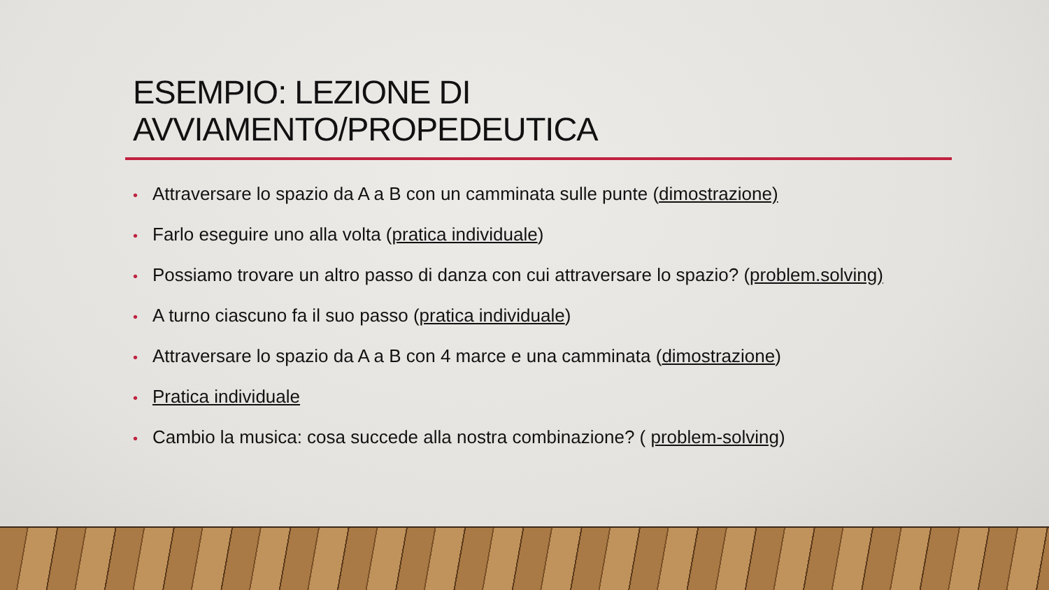ESEMPIO: LEZIONE DI
AVVIAMENTO/PROPEDEUTICA
• Attraversare lo spazio da A a B con un camminata sulle punte (dimostrazione)
• Farlo eseguire uno alla volta (pratica individuale)
• Possiamo trovare un altro passo di danza con cui attraversare lo spazio? (problem.solving)
• A turno ciascuno fa il suo passo (pratica individuale)
• Attraversare lo spazio da A a B con 4 marce e una camminata (dimostrazione)
• Pratica individuale
• Cambio la musica: cosa succede alla nostra combinazione? ( problem-solving)